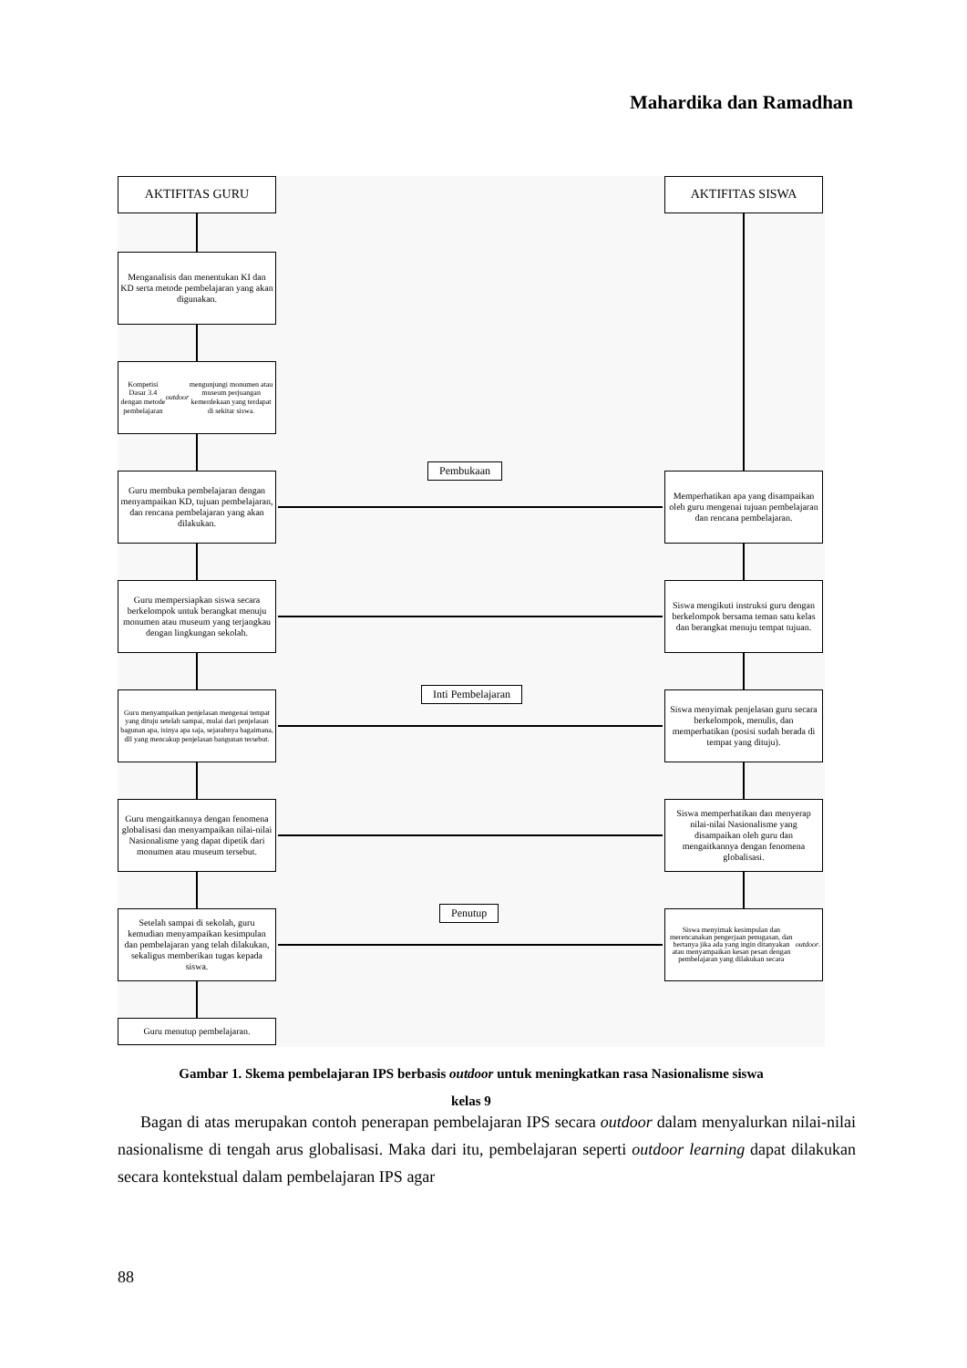Mahardika dan Ramadhan
AKTIFITAS GURU AKTIFITAS SISWA
Menganalisis dan menentukan KI dan KD serta metode pembelajaran yang akan digunakan.
Kompetisi Dasar 3.4 dengan metode pembelajaran outdoor mengunjungi monumen atau museum perjuangan kemerdekaan yang terdapat di sekitar siswa.
Pembukaan
Guru membuka pembelajaran dengan menyampaikan KD, tujuan pembelajaran, dan rencana pembelajaran yang akan dilakukan.
Memperhatikan apa yang disampaikan oleh guru mengenai tujuan pembelajaran dan rencana pembelajaran.
Guru mempersiapkan siswa secara berkelompok untuk berangkat menuju monumen atau museum yang terjangkau dengan lingkungan sekolah.
Siswa mengikuti instruksi guru dengan berkelompok bersama teman satu kelas dan berangkat menuju tempat tujuan.
Inti Pembelajaran
Guru menyampaikan penjelasan mengenai tempat yang dituju setelah sampai, mulai dari penjelasan bagunan apa, isinya apa saja, sejarahnya bagaimana, dll yang mencakup penjelasan bangunan tersebut.
Siswa menyimak penjelasan guru secara berkelompok, menulis, dan memperhatikan (posisi sudah berada di tempat yang dituju).
Guru mengaitkannya dengan fenomena globalisasi dan menyampaikan nilai-nilai Nasionalisme yang dapat dipetik dari monumen atau museum tersebut.
Siswa memperhatikan dan menyerap nilai-nilai Nasionalisme yang disampaikan oleh guru dan mengaitkannya dengan fenomena globalisasi.
Penutup
Setelah sampai di sekolah, guru kemudian menyampaikan kesimpulan dan pembelajaran yang telah dilakukan, sekaligus memberikan tugas kepada siswa.
Siswa menyimak kesimpulan dan merencanakan pengerjaan penugasan, dan bertanya jika ada yang ingin ditanyakan atau menyampaikan kesan pesan dengan pembelajaran yang dilakukan secara outdoor.
Guru menutup pembelajaran.
Gambar 1. Skema pembelajaran IPS berbasis outdoor untuk meningkatkan rasa Nasionalisme siswa
kelas 9
Bagan di atas merupakan contoh penerapan pembelajaran IPS secara outdoor dalam menyalurkan nilai-nilai nasionalisme di tengah arus globalisasi. Maka dari itu, pembelajaran seperti outdoor learning dapat dilakukan secara kontekstual dalam pembelajaran IPS agar
88